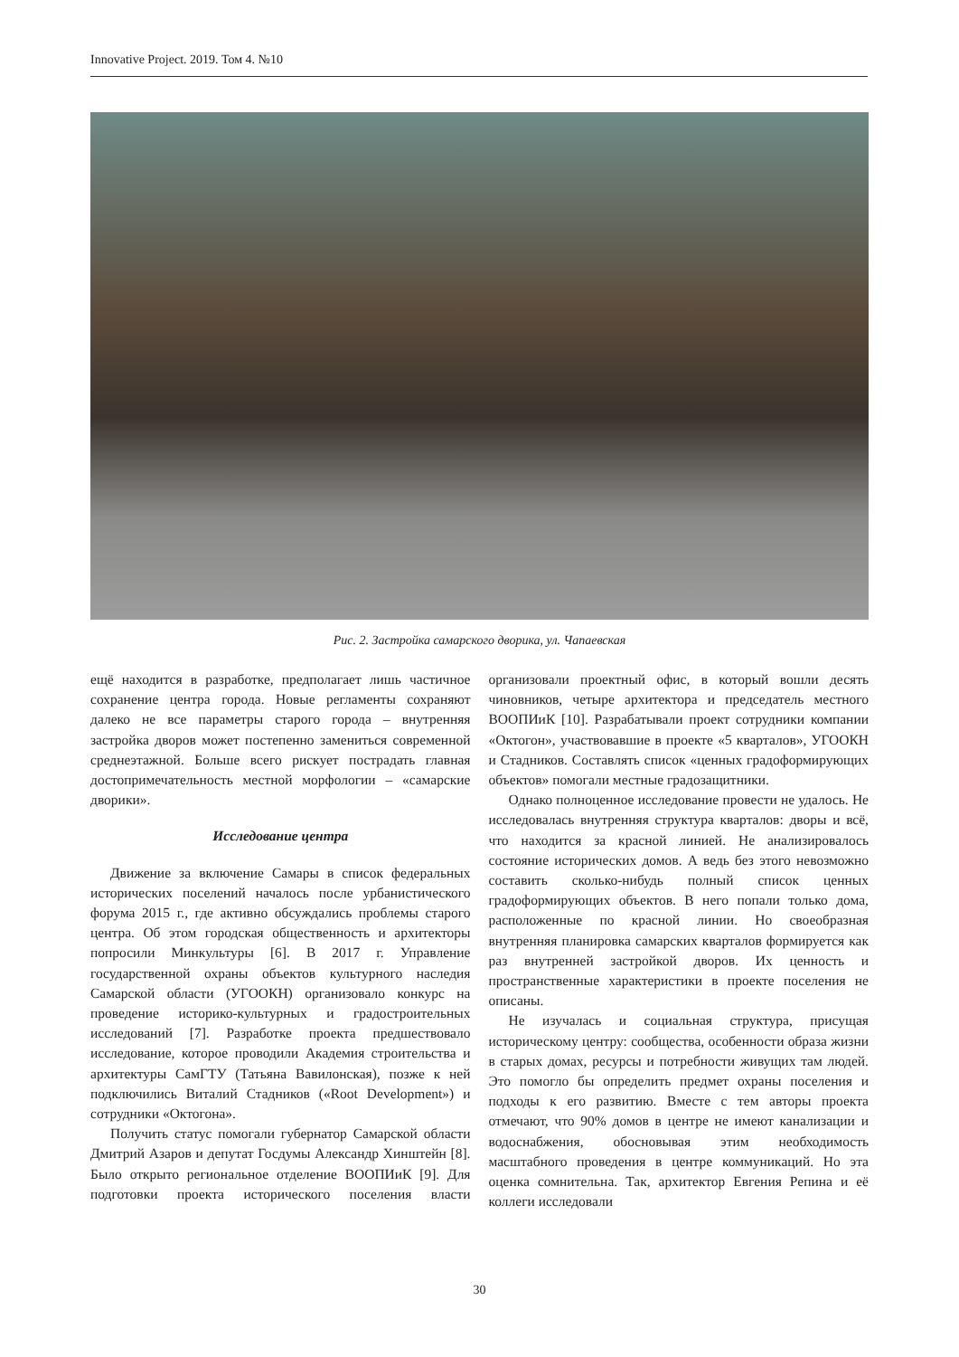Innovative Project. 2019. Том 4. №10
Рис. 2. Застройка самарского дворика, ул. Чапаевская
ещё находится в разработке, предполагает лишь частичное сохранение центра города. Новые регламенты сохраняют далеко не все параметры старого города – внутренняя застройка дворов может постепенно замениться современной среднеэтажной. Больше всего рискует пострадать главная достопримечательность местной морфологии – «самарские дворики».
Исследование центра
Движение за включение Самары в список федеральных исторических поселений началось после урбанистического форума 2015 г., где активно обсуждались проблемы старого центра. Об этом городская общественность и архитекторы попросили Минкультуры [6]. В 2017 г. Управление государственной охраны объектов культурного наследия Самарской области (УГООКН) организовало конкурс на проведение историко-культурных и градостроительных исследований [7]. Разработке проекта предшествовало исследование, которое проводили Академия строительства и архитектуры СамГТУ (Татьяна Вавилонская), позже к ней подключились Виталий Стадников («Root Development») и сотрудники «Октогона».
Получить статус помогали губернатор Самарской области Дмитрий Азаров и депутат Госдумы Александр Хинштейн [8]. Было открыто региональное отделение ВООПИиК [9]. Для подготовки проекта исторического поселения власти организовали проектный офис, в который вошли десять чиновников, четыре архитектора и председатель местного ВООПИиК [10]. Разрабатывали проект сотрудники компании «Октогон», участвовавшие в проекте «5 кварталов», УГООКН и Стадников. Составлять список «ценных градоформирующих объектов» помогали местные градозащитники.
Однако полноценное исследование провести не удалось. Не исследовалась внутренняя структура кварталов: дворы и всё, что находится за красной линией. Не анализировалось состояние исторических домов. А ведь без этого невозможно составить сколько-нибудь полный список ценных градоформирующих объектов. В него попали только дома, расположенные по красной линии. Но своеобразная внутренняя планировка самарских кварталов формируется как раз внутренней застройкой дворов. Их ценность и пространственные характеристики в проекте поселения не описаны.
Не изучалась и социальная структура, присущая историческому центру: сообщества, особенности образа жизни в старых домах, ресурсы и потребности живущих там людей. Это помогло бы определить предмет охраны поселения и подходы к его развитию. Вместе с тем авторы проекта отмечают, что 90% домов в центре не имеют канализации и водоснабжения, обосновывая этим необходимость масштабного проведения в центре коммуникаций. Но эта оценка сомнительна. Так, архитектор Евгения Репина и её коллеги исследовали
30